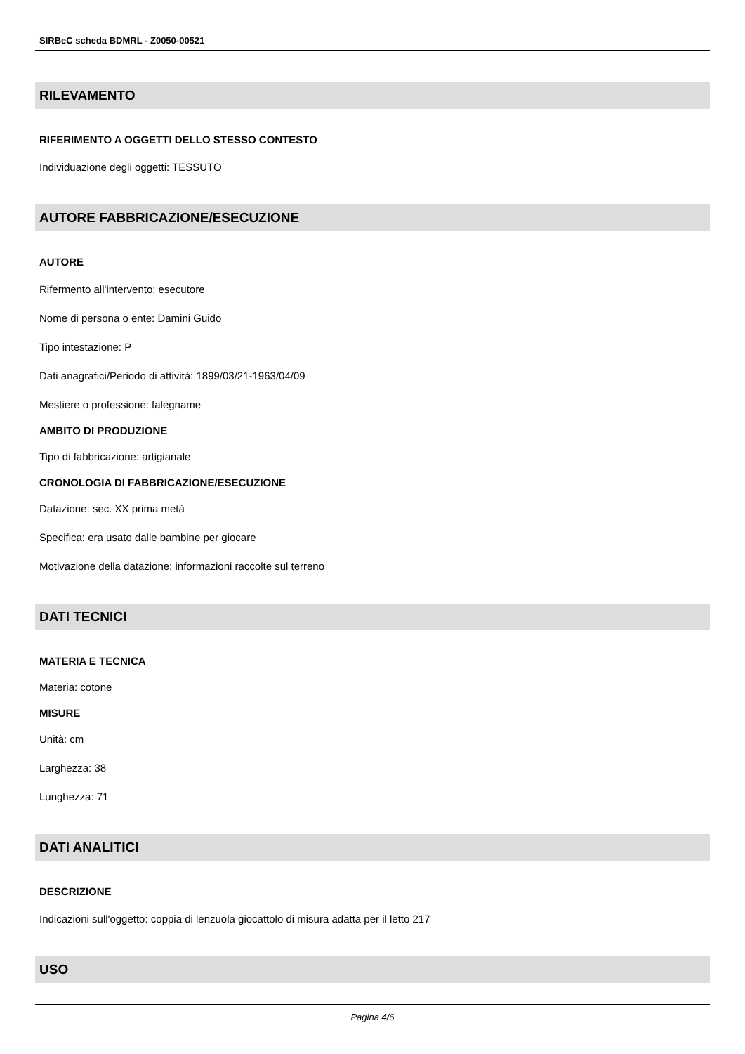SIRBeC scheda BDMRL - Z0050-00521
RILEVAMENTO
RIFERIMENTO A OGGETTI DELLO STESSO CONTESTO
Individuazione degli oggetti: TESSUTO
AUTORE FABBRICAZIONE/ESECUZIONE
AUTORE
Rifermento all'intervento: esecutore
Nome di persona o ente: Damini Guido
Tipo intestazione: P
Dati anagrafici/Periodo di attività: 1899/03/21-1963/04/09
Mestiere o professione: falegname
AMBITO DI PRODUZIONE
Tipo di fabbricazione: artigianale
CRONOLOGIA DI FABBRICAZIONE/ESECUZIONE
Datazione: sec. XX prima metà
Specifica: era usato dalle bambine per giocare
Motivazione della datazione: informazioni raccolte sul terreno
DATI TECNICI
MATERIA E TECNICA
Materia: cotone
MISURE
Unità: cm
Larghezza: 38
Lunghezza: 71
DATI ANALITICI
DESCRIZIONE
Indicazioni sull'oggetto: coppia di lenzuola giocattolo di misura adatta per il letto 217
USO
Pagina 4/6